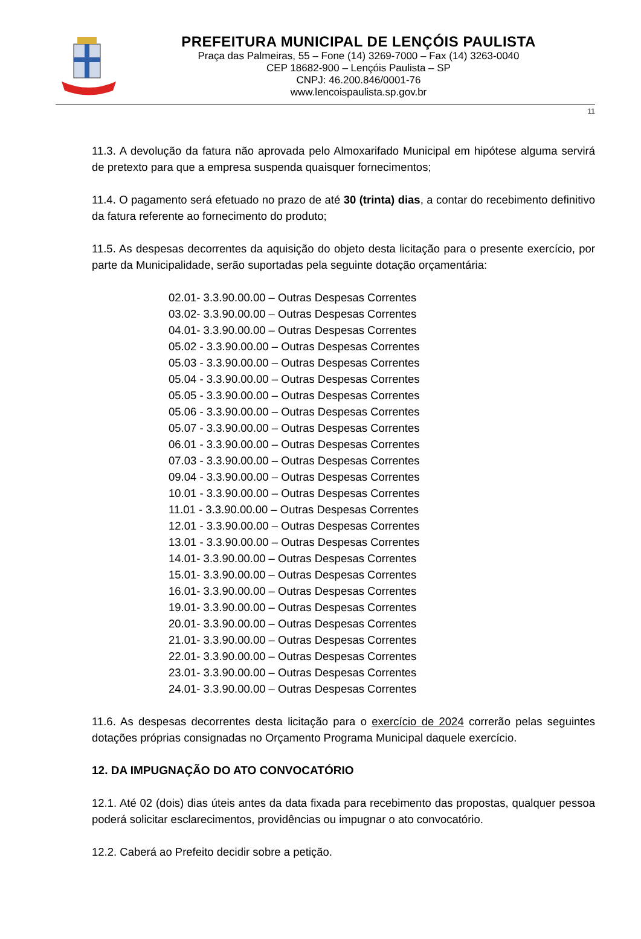PREFEITURA MUNICIPAL DE LENÇÓIS PAULISTA
Praça das Palmeiras, 55 – Fone (14) 3269-7000 – Fax (14) 3263-0040
CEP 18682-900 – Lençóis Paulista – SP
CNPJ: 46.200.846/0001-76
www.lencoispaulista.sp.gov.br
11
11.3. A devolução da fatura não aprovada pelo Almoxarifado Municipal em hipótese alguma servirá de pretexto para que a empresa suspenda quaisquer fornecimentos;
11.4. O pagamento será efetuado no prazo de até 30 (trinta) dias, a contar do recebimento definitivo da fatura referente ao fornecimento do produto;
11.5. As despesas decorrentes da aquisição do objeto desta licitação para o presente exercício, por parte da Municipalidade, serão suportadas pela seguinte dotação orçamentária:
02.01- 3.3.90.00.00 – Outras Despesas Correntes
03.02- 3.3.90.00.00 – Outras Despesas Correntes
04.01- 3.3.90.00.00 – Outras Despesas Correntes
05.02 - 3.3.90.00.00 – Outras Despesas Correntes
05.03 - 3.3.90.00.00 – Outras Despesas Correntes
05.04 - 3.3.90.00.00 – Outras Despesas Correntes
05.05 - 3.3.90.00.00 – Outras Despesas Correntes
05.06 - 3.3.90.00.00 – Outras Despesas Correntes
05.07 - 3.3.90.00.00 – Outras Despesas Correntes
06.01 - 3.3.90.00.00 – Outras Despesas Correntes
07.03 - 3.3.90.00.00 – Outras Despesas Correntes
09.04 - 3.3.90.00.00 – Outras Despesas Correntes
10.01 - 3.3.90.00.00 – Outras Despesas Correntes
11.01 - 3.3.90.00.00 – Outras Despesas Correntes
12.01 - 3.3.90.00.00 – Outras Despesas Correntes
13.01 - 3.3.90.00.00 – Outras Despesas Correntes
14.01- 3.3.90.00.00 – Outras Despesas Correntes
15.01- 3.3.90.00.00 – Outras Despesas Correntes
16.01- 3.3.90.00.00 – Outras Despesas Correntes
19.01- 3.3.90.00.00 – Outras Despesas Correntes
20.01- 3.3.90.00.00 – Outras Despesas Correntes
21.01- 3.3.90.00.00 – Outras Despesas Correntes
22.01- 3.3.90.00.00 – Outras Despesas Correntes
23.01- 3.3.90.00.00 – Outras Despesas Correntes
24.01- 3.3.90.00.00 – Outras Despesas Correntes
11.6. As despesas decorrentes desta licitação para o exercício de 2024 correrão pelas seguintes dotações próprias consignadas no Orçamento Programa Municipal daquele exercício.
12. DA IMPUGNAÇÃO DO ATO CONVOCATÓRIO
12.1. Até 02 (dois) dias úteis antes da data fixada para recebimento das propostas, qualquer pessoa poderá solicitar esclarecimentos, providências ou impugnar o ato convocatório.
12.2. Caberá ao Prefeito decidir sobre a petição.